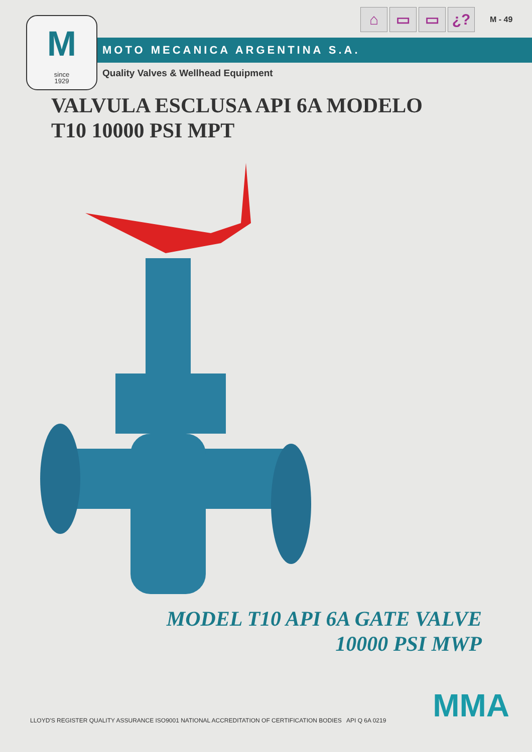⌂ ▭ ▭ ¿?
M - 49
Msince
1929
MOTO MECANICA ARGENTINA S.A.
Quality Valves & Wellhead Equipment
VALVULA ESCLUSA API 6A MODELO
T10 10000 PSI MPT
MODEL T10 API 6A GATE VALVE
10000 PSI MWP
LLOYD'S REGISTER QUALITY ASSURANCE ISO9001 NATIONAL ACCREDITATION OF CERTIFICATION BODIES API Q 6A 0219
MMA